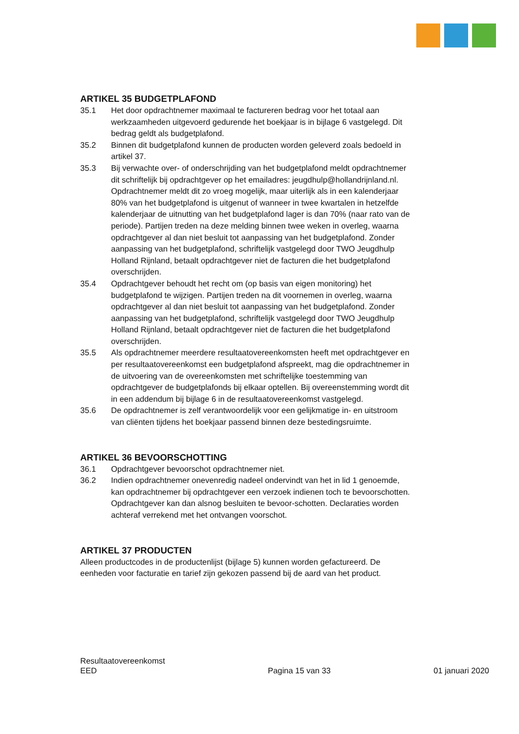ARTIKEL 35 BUDGETPLAFOND
35.1 Het door opdrachtnemer maximaal te factureren bedrag voor het totaal aan werkzaamheden uitgevoerd gedurende het boekjaar is in bijlage 6 vastgelegd. Dit bedrag geldt als budgetplafond.
35.2 Binnen dit budgetplafond kunnen de producten worden geleverd zoals bedoeld in artikel 37.
35.3 Bij verwachte over- of onderschrijding van het budgetplafond meldt opdrachtnemer dit schriftelijk bij opdrachtgever op het emailadres: jeugdhulp@hollandrijnland.nl. Opdrachtnemer meldt dit zo vroeg mogelijk, maar uiterlijk als in een kalenderjaar 80% van het budgetplafond is uitgenut of wanneer in twee kwartalen in hetzelfde kalenderjaar de uitnutting van het budgetplafond lager is dan 70% (naar rato van de periode). Partijen treden na deze melding binnen twee weken in overleg, waarna opdrachtgever al dan niet besluit tot aanpassing van het budgetplafond. Zonder aanpassing van het budgetplafond, schriftelijk vastgelegd door TWO Jeugdhulp Holland Rijnland, betaalt opdrachtgever niet de facturen die het budgetplafond overschrijden.
35.4 Opdrachtgever behoudt het recht om (op basis van eigen monitoring) het budgetplafond te wijzigen. Partijen treden na dit voornemen in overleg, waarna opdrachtgever al dan niet besluit tot aanpassing van het budgetplafond. Zonder aanpassing van het budgetplafond, schriftelijk vastgelegd door TWO Jeugdhulp Holland Rijnland, betaalt opdrachtgever niet de facturen die het budgetplafond overschrijden.
35.5 Als opdrachtnemer meerdere resultaatovereenkomsten heeft met opdrachtgever en per resultaatovereenkomst een budgetplafond afspreekt, mag die opdrachtnemer in de uitvoering van de overeenkomsten met schriftelijke toestemming van opdrachtgever de budgetplafonds bij elkaar optellen. Bij overeenstemming wordt dit in een addendum bij bijlage 6 in de resultaatovereenkomst vastgelegd.
35.6 De opdrachtnemer is zelf verantwoordelijk voor een gelijkmatige in- en uitstroom van cliënten tijdens het boekjaar passend binnen deze bestedingsruimte.
ARTIKEL 36 BEVOORSCHOTTING
36.1 Opdrachtgever bevoorschot opdrachtnemer niet.
36.2 Indien opdrachtnemer onevenredig nadeel ondervindt van het in lid 1 genoemde, kan opdrachtnemer bij opdrachtgever een verzoek indienen toch te bevoorschotten. Opdrachtgever kan dan alsnog besluiten te bevoor-schotten. Declaraties worden achteraf verrekend met het ontvangen voorschot.
ARTIKEL 37 PRODUCTEN
Alleen productcodes in de productenlijst (bijlage 5) kunnen worden gefactureerd. De eenheden voor facturatie en tarief zijn gekozen passend bij de aard van het product.
Resultaatovereenkomst
EED
Pagina 15 van 33
01 januari 2020